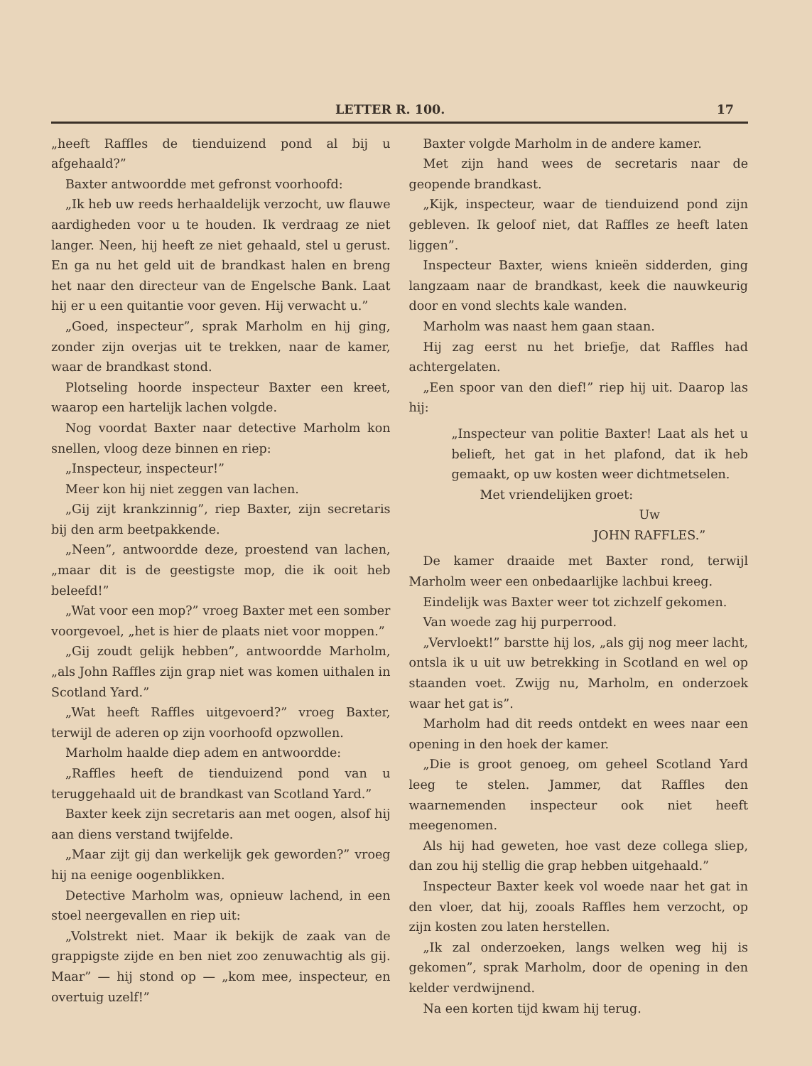LETTER R. 100. 17
„heeft Raffles de tienduizend pond al bij u afgehaald?”
Baxter antwoordde met gefronst voorhoofd:
„Ik heb uw reeds herhaaldelijk verzocht, uw flauwe aardigheden voor u te houden. Ik verdraag ze niet langer. Neen, hij heeft ze niet gehaald, stel u gerust. En ga nu het geld uit de brandkast halen en breng het naar den directeur van de Engelsche Bank. Laat hij er u een quitantie voor geven. Hij verwacht u.”
„Goed, inspecteur”, sprak Marholm en hij ging, zonder zijn overjas uit te trekken, naar de kamer, waar de brandkast stond.
Plotseling hoorde inspecteur Baxter een kreet, waarop een hartelijk lachen volgde.
Nog voordat Baxter naar detective Marholm kon snellen, vloog deze binnen en riep:
„Inspecteur, inspecteur!”
Meer kon hij niet zeggen van lachen.
„Gij zijt krankzinnig”, riep Baxter, zijn secretaris bij den arm beetpakkende.
„Neen”, antwoordde deze, proestend van lachen, „maar dit is de geestigste mop, die ik ooit heb beleefd!”
„Wat voor een mop?” vroeg Baxter met een somber voorgevoel, „het is hier de plaats niet voor moppen.”
„Gij zoudt gelijk hebben”, antwoordde Marholm, „als John Raffles zijn grap niet was komen uithalen in Scotland Yard.”
„Wat heeft Raffles uitgevoerd?” vroeg Baxter, terwijl de aderen op zijn voorhoofd opzwollen.
Marholm haalde diep adem en antwoordde:
„Raffles heeft de tienduizend pond van u teruggehaald uit de brandkast van Scotland Yard.”
Baxter keek zijn secretaris aan met oogen, alsof hij aan diens verstand twijfelde.
„Maar zijt gij dan werkelijk gek geworden?” vroeg hij na eenige oogenblikken.
Detective Marholm was, opnieuw lachend, in een stoel neergevallen en riep uit:
„Volstrekt niet. Maar ik bekijk de zaak van de grappigste zijde en ben niet zoo zenuwachtig als gij. Maar” — hij stond op — „kom mee, inspecteur, en overtuig uzelf!”
Baxter volgde Marholm in de andere kamer.
Met zijn hand wees de secretaris naar de geopende brandkast.
„Kijk, inspecteur, waar de tienduizend pond zijn gebleven. Ik geloof niet, dat Raffles ze heeft laten liggen”.
Inspecteur Baxter, wiens knieën sidderden, ging langzaam naar de brandkast, keek die nauwkeurig door en vond slechts kale wanden.
Marholm was naast hem gaan staan.
Hij zag eerst nu het briefje, dat Raffles had achtergelaten.
„Een spoor van den dief!” riep hij uit. Daarop las hij:
„Inspecteur van politie Baxter! Laat als het u belieft, het gat in het plafond, dat ik heb gemaakt, op uw kosten weer dichtmetselen.
Met vriendelijken groet:
Uw
JOHN RAFFLES.”
De kamer draaide met Baxter rond, terwijl Marholm weer een onbedaarlijke lachbui kreeg.
Eindelijk was Baxter weer tot zichzelf gekomen.
Van woede zag hij purperrood.
„Vervloekt!” barstte hij los, „als gij nog meer lacht, ontsla ik u uit uw betrekking in Scotland en wel op staanden voet. Zwijg nu, Marholm, en onderzoek waar het gat is”.
Marholm had dit reeds ontdekt en wees naar een opening in den hoek der kamer.
„Die is groot genoeg, om geheel Scotland Yard leeg te stelen. Jammer, dat Raffles den waarnemenden inspecteur ook niet heeft meegenomen.
Als hij had geweten, hoe vast deze collega sliep, dan zou hij stellig die grap hebben uitgehaald.”
Inspecteur Baxter keek vol woede naar het gat in den vloer, dat hij, zooals Raffles hem verzocht, op zijn kosten zou laten herstellen.
„Ik zal onderzoeken, langs welken weg hij is gekomen”, sprak Marholm, door de opening in den kelder verdwijnend.
Na een korten tijd kwam hij terug.